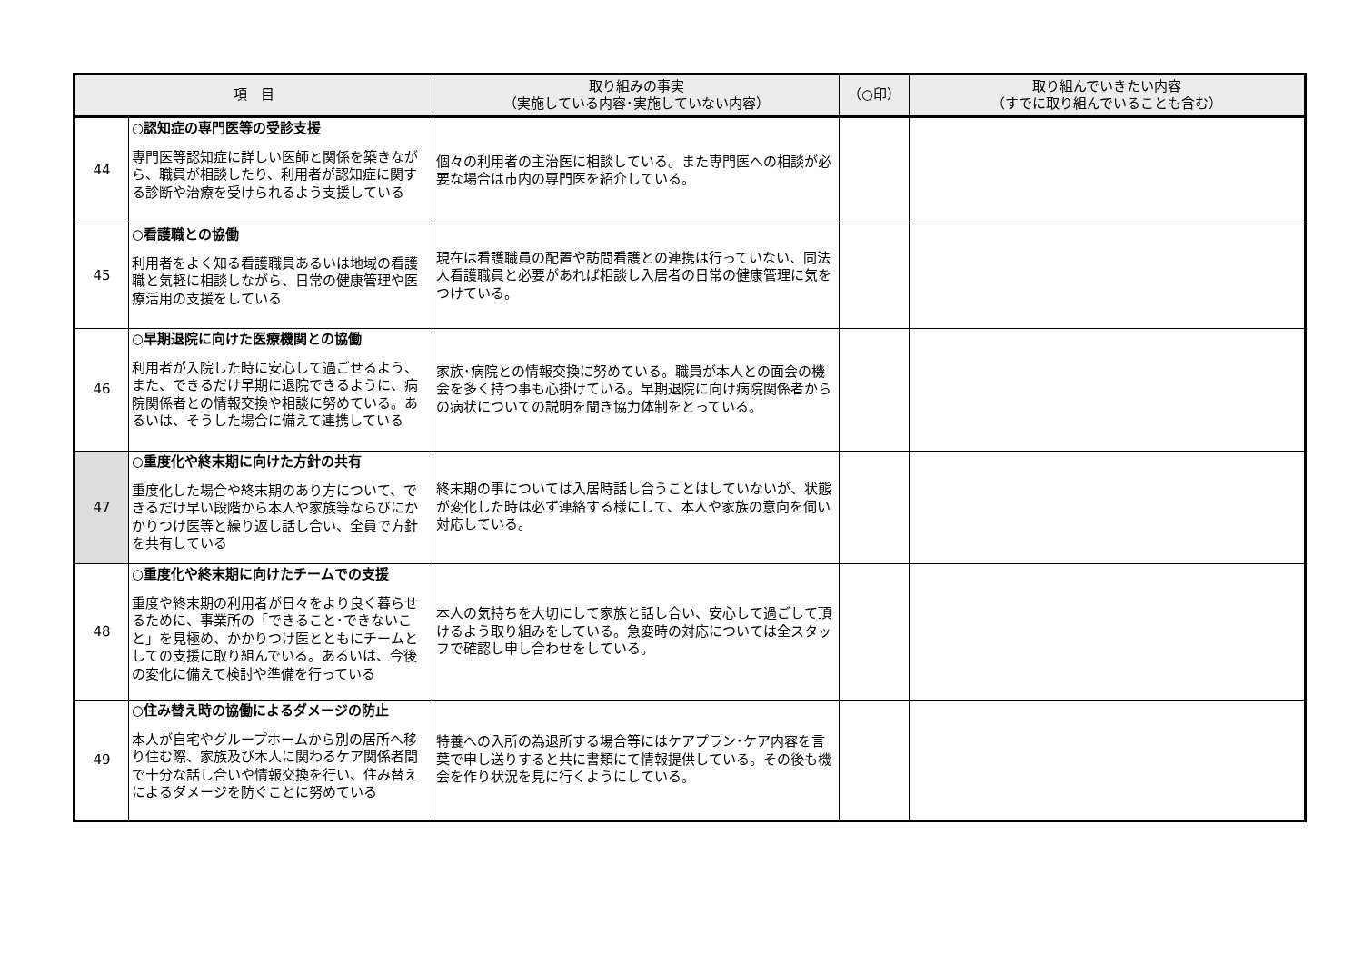| 項 目 | | 取り組みの事実 （実施している内容･実施していない内容） | （○印） | 取り組んでいきたい内容 （すでに取り組んでいることも含む） |
| --- | --- | --- | --- | --- |
| 44 | ○認知症の専門医等の受診支援 専門医等認知症に詳しい医師と関係を築きながら、職員が相談したり、利用者が認知症に関する診断や治療を受けられるよう支援している | 個々の利用者の主治医に相談している。また専門医への相談が必要な場合は市内の専門医を紹介している。 | | |
| 45 | ○看護職との協働 利用者をよく知る看護職員あるいは地域の看護職と気軽に相談しながら、日常の健康管理や医療活用の支援をしている | 現在は看護職員の配置や訪問看護との連携は行っていない、同法人看護職員と必要があれば相談し入居者の日常の健康管理に気をつけている。 | | |
| 46 | ○早期退院に向けた医療機関との協働 利用者が入院した時に安心して過ごせるよう、また、できるだけ早期に退院できるように、病院関係者との情報交換や相談に努めている。あるいは、そうした場合に備えて連携している | 家族･病院との情報交換に努めている。職員が本人との面会の機会を多く持つ事も心掛けている。早期退院に向け病院関係者からの病状についての説明を聞き協力体制をとっている。 | | |
| 47 | ○重度化や終末期に向けた方針の共有 重度化した場合や終末期のあり方について、できるだけ早い段階から本人や家族等ならびにかかりつけ医等と繰り返し話し合い、全員で方針を共有している | 終末期の事については入居時話し合うことはしていないが、状態が変化した時は必ず連絡する様にして、本人や家族の意向を伺い対応している。 | | |
| 48 | ○重度化や終末期に向けたチームでの支援 重度や終末期の利用者が日々をより良く暮らせるために、事業所の「できること･できないこと」を見極め、かかりつけ医とともにチームとしての支援に取り組んでいる。あるいは、今後の変化に備えて検討や準備を行っている | 本人の気持ちを大切にして家族と話し合い、安心して過ごして頂けるよう取り組みをしている。急変時の対応については全スタッフで確認し申し合わせをしている。 | | |
| 49 | ○住み替え時の協働によるダメージの防止 本人が自宅やグループホームから別の居所へ移り住む際、家族及び本人に関わるケア関係者間で十分な話し合いや情報交換を行い、住み替えによるダメージを防ぐことに努めている | 特養への入所の為退所する場合等にはケアプラン･ケア内容を言葉で申し送りすると共に書類にて情報提供している。その後も機会を作り状況を見に行くようにしている。 | | |